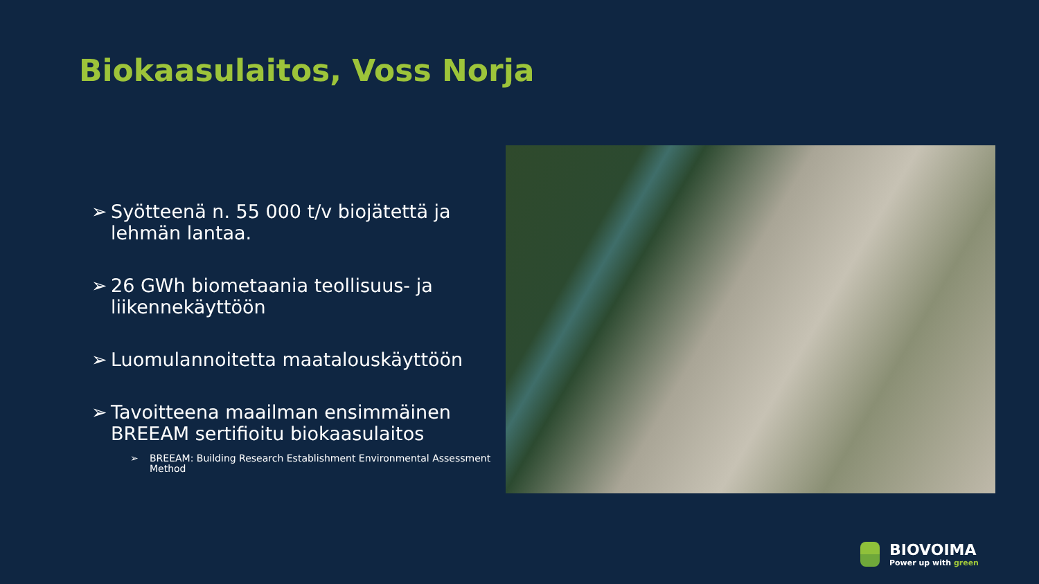Biokaasulaitos, Voss Norja
➢ Syötteenä n. 55 000 t/v biojätettä ja lehmän lantaa.
➢ 26 GWh biometaania teollisuus- ja liikennekäyttöön
➢ Luomulannoitetta maatalouskäyttöön
➢ Tavoitteena maailman ensimmäinen BREEAM sertifioitu biokaasulaitos
➢ BREEAM: Building Research Establishment Environmental Assessment Method
BIOVOIMA
Power up with green